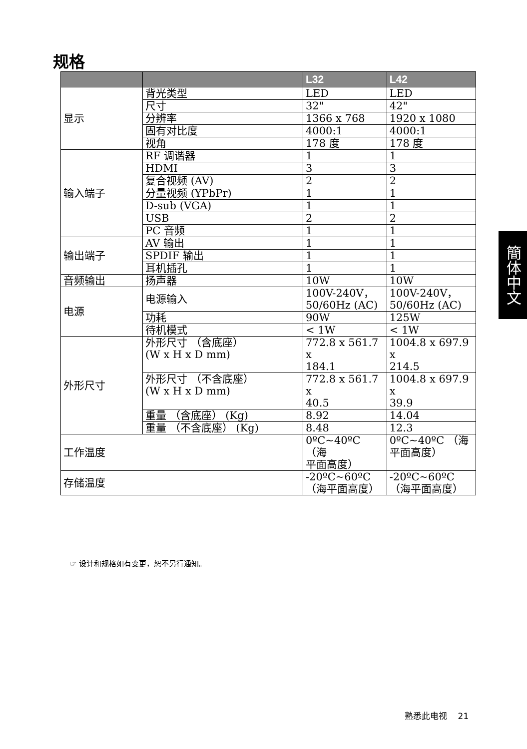规格
| | | L32 | L42 |
| --- | --- | --- | --- |
| 显示 | 背光类型 | LED | LED |
| | 尺寸 | 32" | 42" |
| | 分辨率 | 1366 x 768 | 1920 x 1080 |
| | 固有对比度 | 4000:1 | 4000:1 |
| | 视角 | 178 度 | 178 度 |
| 输入端子 | RF 调谐器 | 1 | 1 |
| | HDMI | 3 | 3 |
| | 复合视频 (AV) | 2 | 2 |
| | 分量视频 (YPbPr) | 1 | 1 |
| | D-sub (VGA) | 1 | 1 |
| | USB | 2 | 2 |
| | PC 音频 | 1 | 1 |
| 输出端子 | AV 输出 | 1 | 1 |
| | SPDIF 输出 | 1 | 1 |
| | 耳机插孔 | 1 | 1 |
| 音频输出 | 扬声器 | 10W | 10W |
| 电源 | 电源输入 | 100V-240V， 50/60Hz (AC) | 100V-240V， 50/60Hz (AC) |
| | 功耗 | 90W | 125W |
| | 待机模式 | < 1W | < 1W |
| 外形尺寸 | 外形尺寸 （含底座） (W x H x D mm) | 772.8 x 561.7 x 184.1 | 1004.8 x 697.9 x 214.5 |
| | 外形尺寸 （不含底座） (W x H x D mm) | 772.8 x 561.7 x 40.5 | 1004.8 x 697.9 x 39.9 |
| | 重量 （含底座） (Kg) | 8.92 | 14.04 |
| | 重量 （不含底座） (Kg) | 8.48 | 12.3 |
| 工作温度 | | 0ºC~40ºC （海 平面高度） | 0ºC~40ºC （海 平面高度） |
| 存储温度 | | -20ºC~60ºC （海平面高度） | -20ºC~60ºC （海平面高度） |
☞ 设计和规格如有变更，恕不另行通知。
簡体中文
熟悉此电视 21